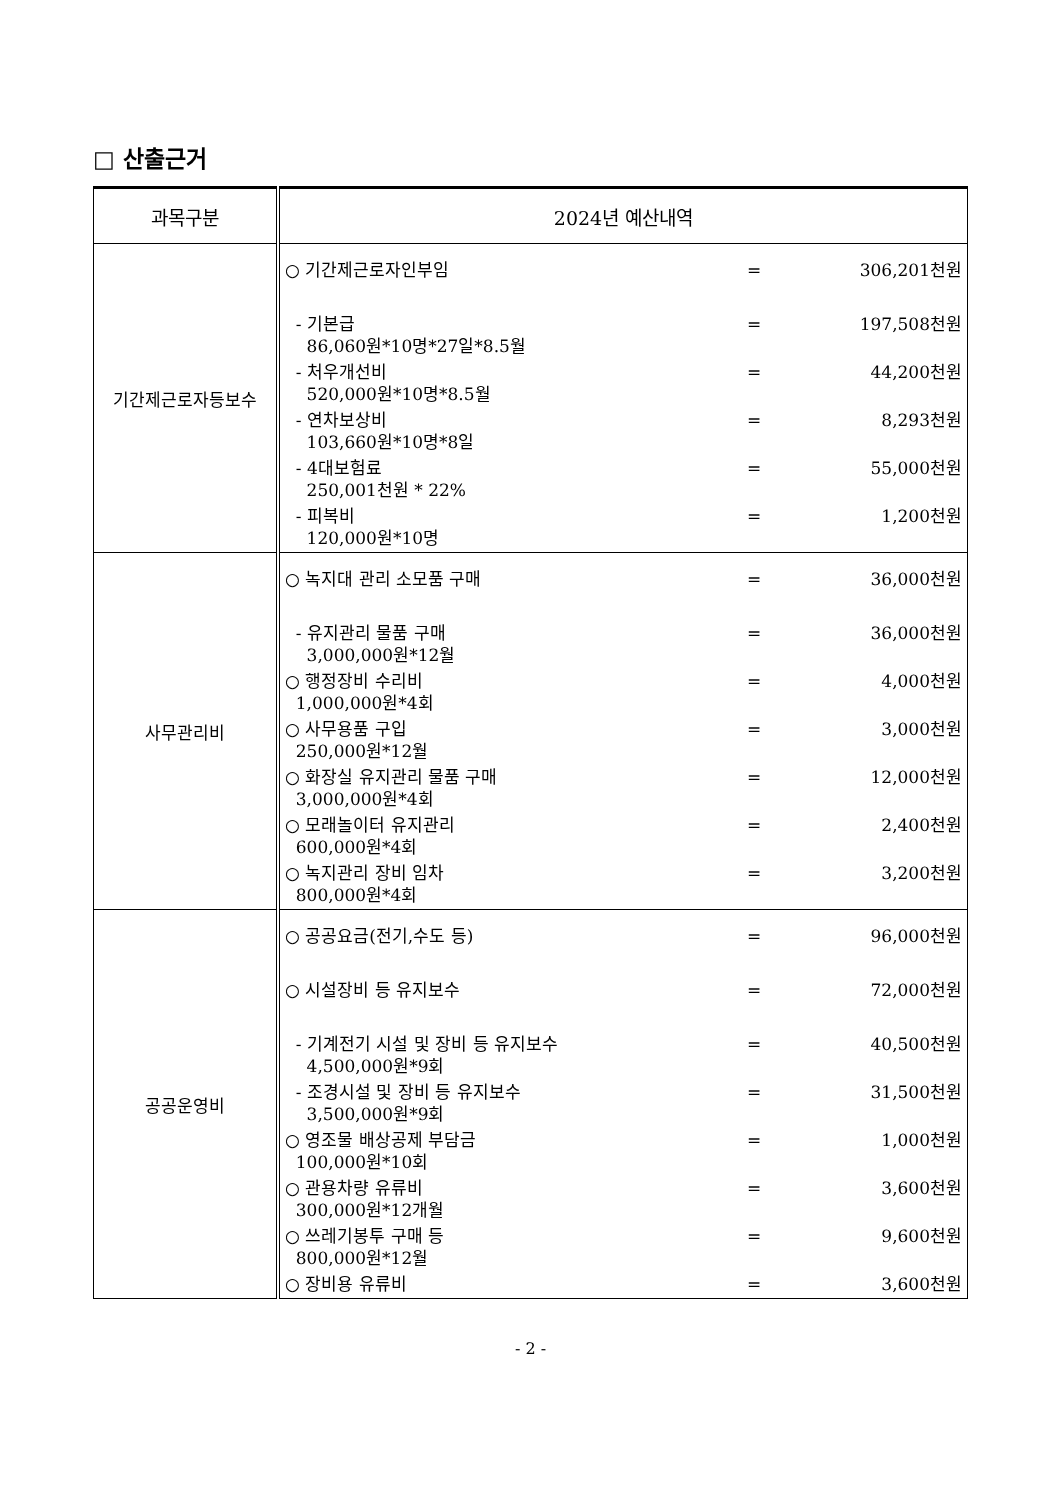□ 산출근거
| 과목구분 | 2024년 예산내역 |
| --- | --- |
| 기간제근로자등보수 | / ○ 기간제근로자인부임 / = / 306,201천원 / / - 기본급 86,060원*10명*27일*8.5월 / = / 197,508천원 / / - 처우개선비 520,000원*10명*8.5월 / = / 44,200천원 / / - 연차보상비 103,660원*10명*8일 / = / 8,293천원 / / - 4대보험료 250,001천원 * 22% / = / 55,000천원 / / - 피복비 120,000원*10명 / = / 1,200천원 / |
| 사무관리비 | / ○ 녹지대 관리 소모품 구매 / = / 36,000천원 / / - 유지관리 물품 구매 3,000,000원*12월 / = / 36,000천원 / / ○ 행정장비 수리비 1,000,000원*4회 / = / 4,000천원 / / ○ 사무용품 구입 250,000원*12월 / = / 3,000천원 / / ○ 화장실 유지관리 물품 구매 3,000,000원*4회 / = / 12,000천원 / / ○ 모래놀이터 유지관리 600,000원*4회 / = / 2,400천원 / / ○ 녹지관리 장비 임차 800,000원*4회 / = / 3,200천원 / |
| 공공운영비 | / ○ 공공요금(전기,수도 등) / = / 96,000천원 / / ○ 시설장비 등 유지보수 / = / 72,000천원 / / - 기계전기 시설 및 장비 등 유지보수 4,500,000원*9회 / = / 40,500천원 / / - 조경시설 및 장비 등 유지보수 3,500,000원*9회 / = / 31,500천원 / / ○ 영조물 배상공제 부담금 100,000원*10회 / = / 1,000천원 / / ○ 관용차량 유류비 300,000원*12개월 / = / 3,600천원 / / ○ 쓰레기봉투 구매 등 800,000원*12월 / = / 9,600천원 / / ○ 장비용 유류비 / = / 3,600천원 / |
- 2 -